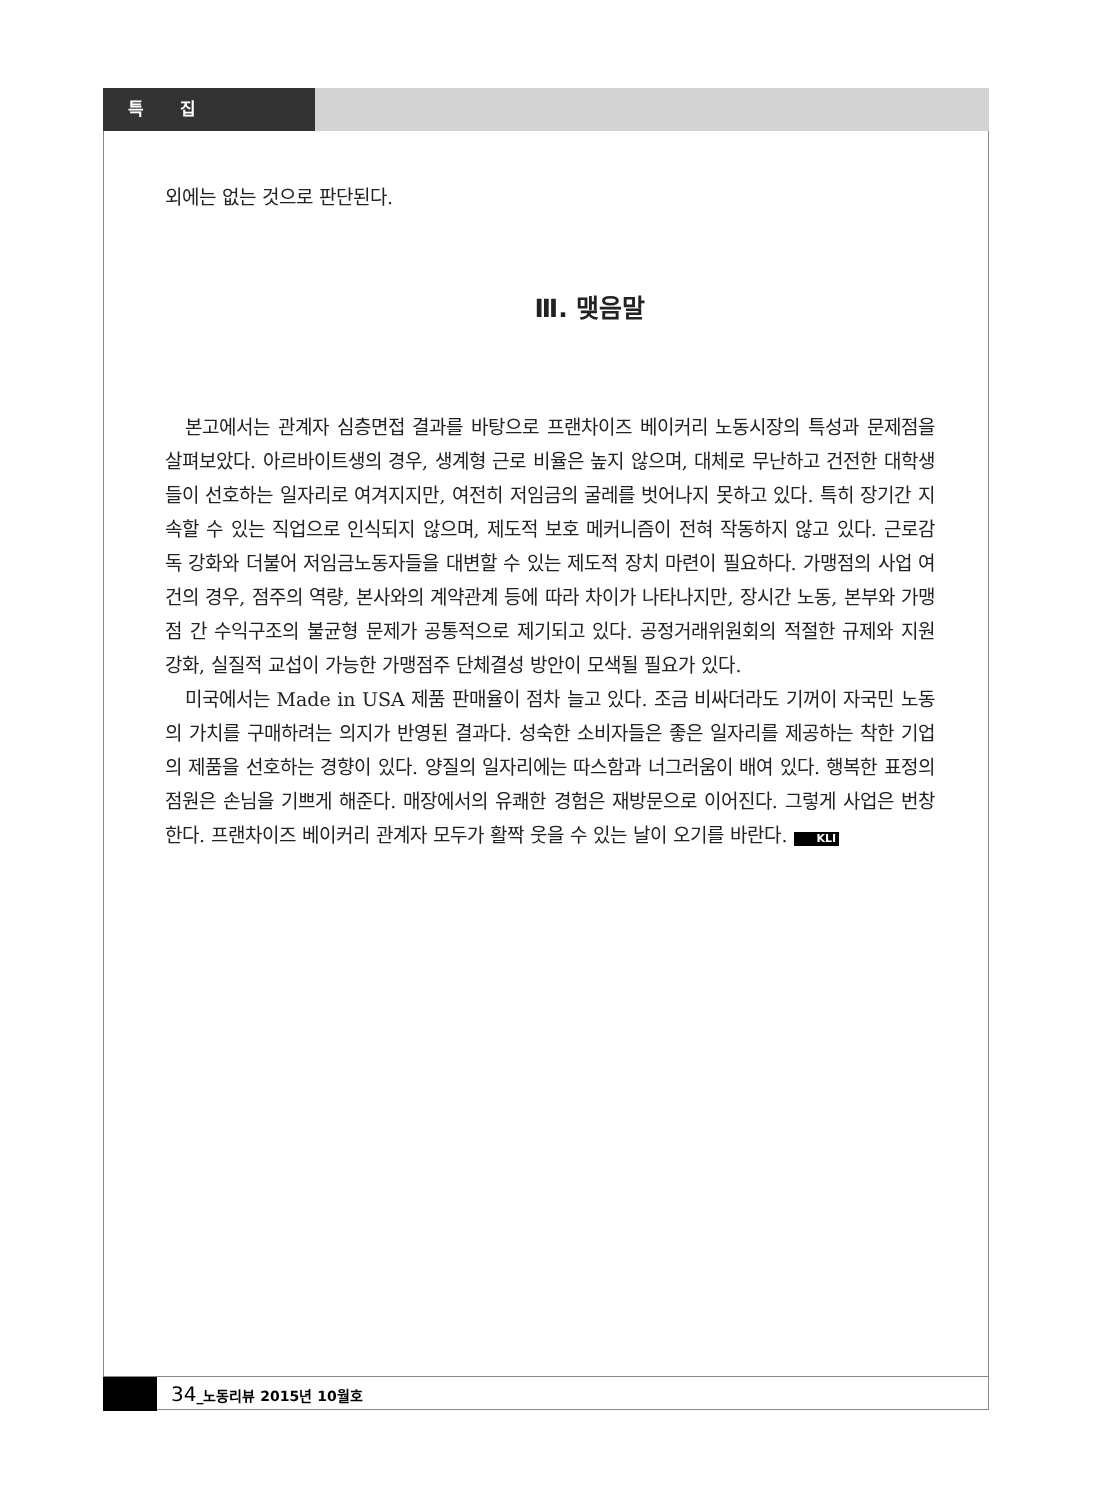특 집
외에는 없는 것으로 판단된다.
Ⅲ. 맺음말
본고에서는 관계자 심층면접 결과를 바탕으로 프랜차이즈 베이커리 노동시장의 특성과 문제점을 살펴보았다. 아르바이트생의 경우, 생계형 근로 비율은 높지 않으며, 대체로 무난하고 건전한 대학생들이 선호하는 일자리로 여겨지지만, 여전히 저임금의 굴레를 벗어나지 못하고 있다. 특히 장기간 지속할 수 있는 직업으로 인식되지 않으며, 제도적 보호 메커니즘이 전혀 작동하지 않고 있다. 근로감독 강화와 더불어 저임금노동자들을 대변할 수 있는 제도적 장치 마련이 필요하다. 가맹점의 사업 여건의 경우, 점주의 역량, 본사와의 계약관계 등에 따라 차이가 나타나지만, 장시간 노동, 본부와 가맹점 간 수익구조의 불균형 문제가 공통적으로 제기되고 있다. 공정거래위원회의 적절한 규제와 지원 강화, 실질적 교섭이 가능한 가맹점주 단체결성 방안이 모색될 필요가 있다.
미국에서는 Made in USA 제품 판매율이 점차 늘고 있다. 조금 비싸더라도 기꺼이 자국민 노동의 가치를 구매하려는 의지가 반영된 결과다. 성숙한 소비자들은 좋은 일자리를 제공하는 착한 기업의 제품을 선호하는 경향이 있다. 양질의 일자리에는 따스함과 너그러움이 배여 있다. 행복한 표정의 점원은 손님을 기쁘게 해준다. 매장에서의 유쾌한 경험은 재방문으로 이어진다. 그렇게 사업은 번창한다. 프랜차이즈 베이커리 관계자 모두가 활짝 웃을 수 있는 날이 오기를 바란다. KLI
34_노동리뷰 2015년 10월호